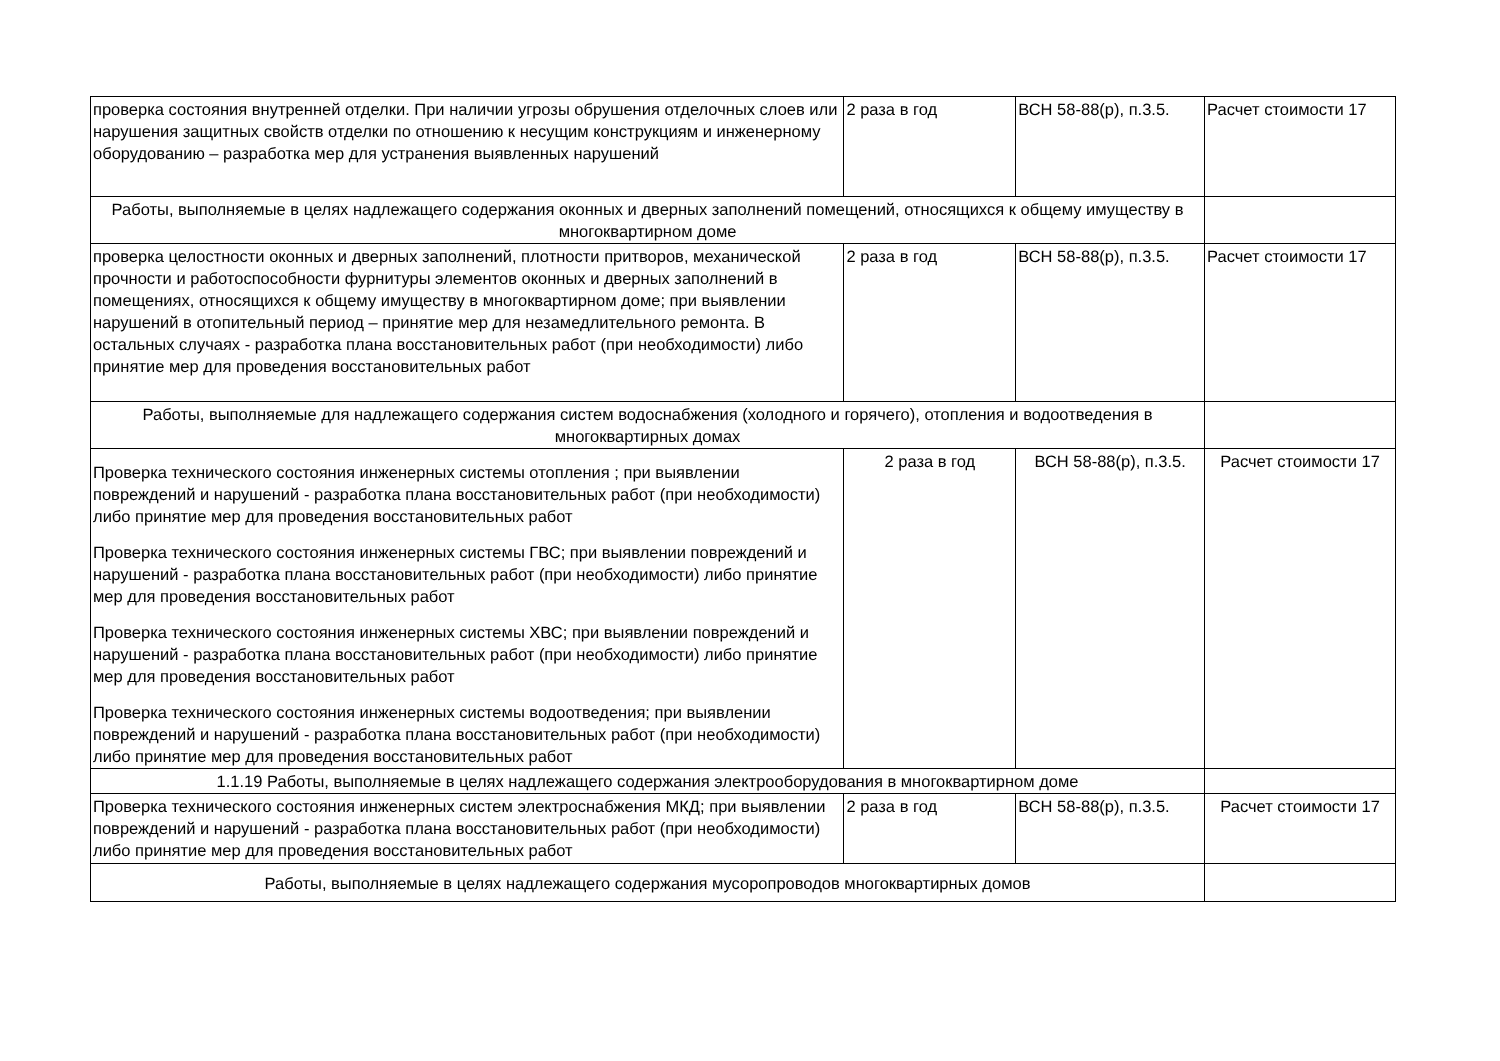| проверка состояния внутренней отделки. При наличии угрозы обрушения отделочных слоев или нарушения защитных свойств отделки по отношению к несущим конструкциям и инженерному оборудованию – разработка мер для устранения выявленных нарушений | 2 раза в год | ВСН 58-88(р), п.3.5. | Расчет стоимости 17 |
| Работы, выполняемые в целях надлежащего содержания оконных и дверных заполнений помещений, относящихся к общему имуществу в многоквартирном доме | | | |
| проверка целостности оконных и дверных заполнений, плотности притворов, механической прочности и работоспособности фурнитуры элементов оконных и дверных заполнений в помещениях, относящихся к общему имуществу в многоквартирном доме; при выявлении нарушений в отопительный период – принятие мер для незамедлительного ремонта. В остальных случаях - разработка плана восстановительных работ (при необходимости) либо принятие мер для проведения восстановительных работ | 2 раза в год | ВСН 58-88(р), п.3.5. | Расчет стоимости 17 |
| Работы, выполняемые для надлежащего содержания систем водоснабжения (холодного и горячего), отопления и водоотведения в многоквартирных домах | | | |
| Проверка технического состояния инженерных системы отопления ; при выявлении повреждений и нарушений - разработка плана восстановительных работ (при необходимости) либо принятие мер для проведения восстановительных работ Проверка технического состояния инженерных системы ГВС; при выявлении повреждений и нарушений - разработка плана восстановительных работ (при необходимости) либо принятие мер для проведения восстановительных работ Проверка технического состояния инженерных системы ХВС; при выявлении повреждений и нарушений - разработка плана восстановительных работ (при необходимости) либо принятие мер для проведения восстановительных работ Проверка технического состояния инженерных системы водоотведения; при выявлении повреждений и нарушений - разработка плана восстановительных работ (при необходимости) либо принятие мер для проведения восстановительных работ | 2 раза в год | ВСН 58-88(р), п.3.5. | Расчет стоимости 17 |
| 1.1.19 Работы, выполняемые в целях надлежащего содержания электрооборудования в многоквартирном доме | | | |
| Проверка технического состояния инженерных систем электроснабжения МКД; при выявлении повреждений и нарушений - разработка плана восстановительных работ (при необходимости) либо принятие мер для проведения восстановительных работ | 2 раза в год | ВСН 58-88(р), п.3.5. | Расчет стоимости 17 |
| Работы, выполняемые в целях надлежащего содержания мусоропроводов многоквартирных домов | | | |